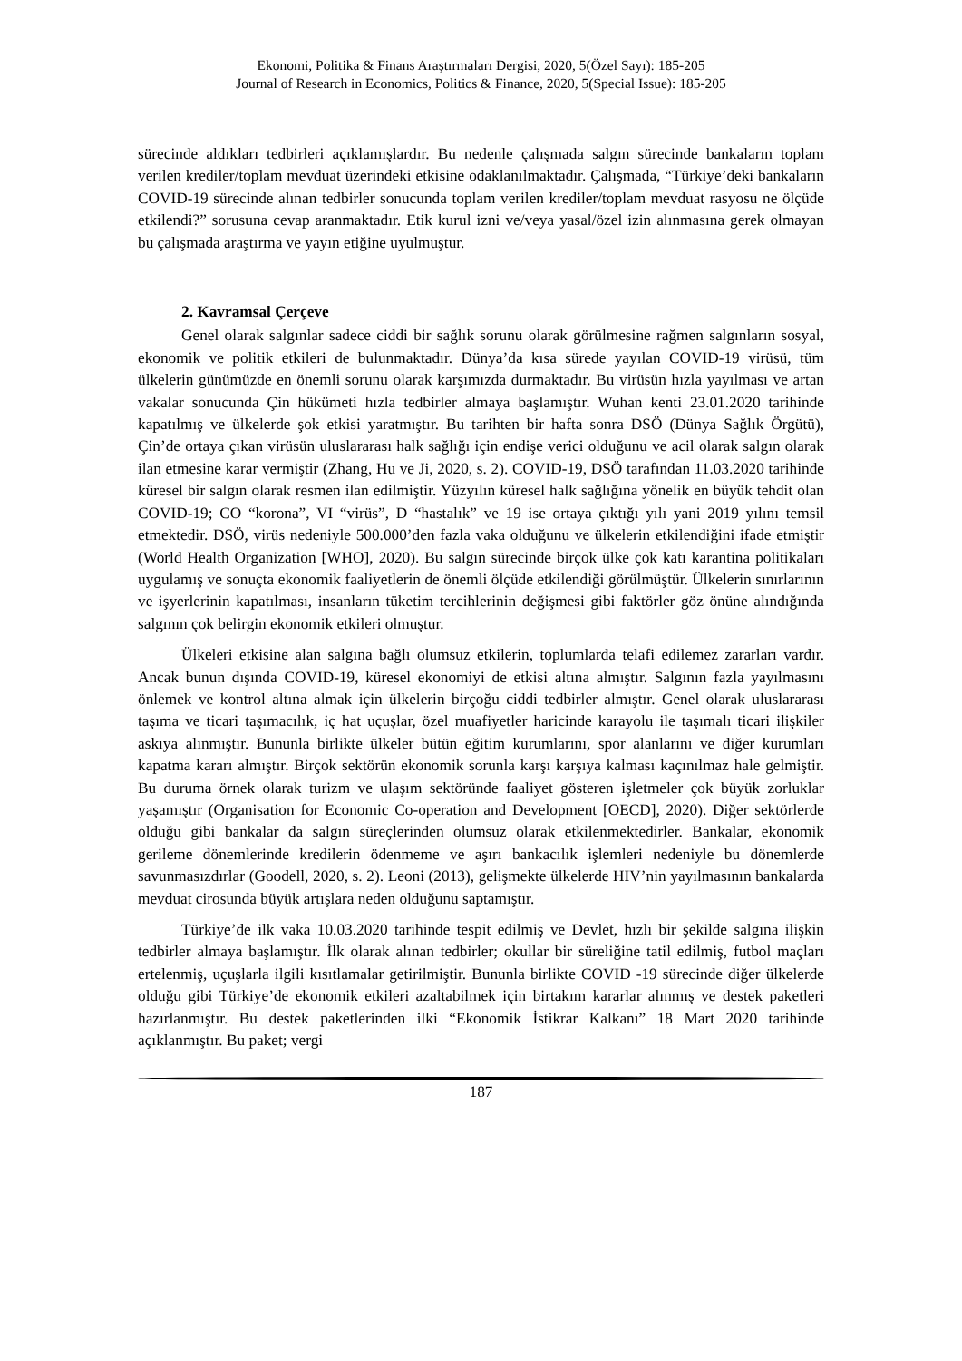Ekonomi, Politika & Finans Araştırmaları Dergisi, 2020, 5(Özel Sayı): 185-205
Journal of Research in Economics, Politics & Finance, 2020, 5(Special Issue): 185-205
sürecinde aldıkları tedbirleri açıklamışlardır. Bu nedenle çalışmada salgın sürecinde bankaların toplam verilen krediler/toplam mevduat üzerindeki etkisine odaklanılmaktadır. Çalışmada, “Türkiye’deki bankaların COVID-19 sürecinde alınan tedbirler sonucunda toplam verilen krediler/toplam mevduat rasyosu ne ölçüde etkilendi?” sorusuna cevap aranmaktadır. Etik kurul izni ve/veya yasal/özel izin alınmasına gerek olmayan bu çalışmada araştırma ve yayın etiğine uyulmuştur.
2. Kavramsal Çerçeve
Genel olarak salgınlar sadece ciddi bir sağlık sorunu olarak görülmesine rağmen salgınların sosyal, ekonomik ve politik etkileri de bulunmaktadır. Dünya’da kısa sürede yayılan COVID-19 virüsü, tüm ülkelerin günümüzde en önemli sorunu olarak karşımızda durmaktadır. Bu virüsün hızla yayılması ve artan vakalar sonucunda Çin hükümeti hızla tedbirler almaya başlamıştır. Wuhan kenti 23.01.2020 tarihinde kapatılmış ve ülkelerde şok etkisi yaratmıştır. Bu tarihten bir hafta sonra DSÖ (Dünya Sağlık Örgütü), Çin’de ortaya çıkan virüsün uluslararası halk sağlığı için endişe verici olduğunu ve acil olarak salgın olarak ilan etmesine karar vermiştir (Zhang, Hu ve Ji, 2020, s. 2). COVID-19, DSÖ tarafından 11.03.2020 tarihinde küresel bir salgın olarak resmen ilan edilmiştir. Yüzyılın küresel halk sağlığına yönelik en büyük tehdit olan COVID-19; CO “korona”, VI “virüs”, D “hastalık” ve 19 ise ortaya çıktığı yılı yani 2019 yılını temsil etmektedir. DSÖ, virüs nedeniyle 500.000’den fazla vaka olduğunu ve ülkelerin etkilendiğini ifade etmiştir (World Health Organization [WHO], 2020). Bu salgın sürecinde birçok ülke çok katı karantina politikaları uygulamış ve sonuçta ekonomik faaliyetlerin de önemli ölçüde etkilendiği görülmüştür. Ülkelerin sınırlarının ve işyerlerinin kapatılması, insanların tüketim tercihlerinin değişmesi gibi faktörler göz önüne alındığında salgının çok belirgin ekonomik etkileri olmuştur.
Ülkeleri etkisine alan salgına bağlı olumsuz etkilerin, toplumlarda telafi edilemez zararları vardır. Ancak bunun dışında COVID-19, küresel ekonomiyi de etkisi altına almıştır. Salgının fazla yayılmasını önlemek ve kontrol altına almak için ülkelerin birçoğu ciddi tedbirler almıştır. Genel olarak uluslararası taşıma ve ticari taşımacılık, iç hat uçuşlar, özel muafiyetler haricinde karayolu ile taşımalı ticari ilişkiler askıya alınmıştır. Bununla birlikte ülkeler bütün eğitim kurumlarını, spor alanlarını ve diğer kurumları kapatma kararı almıştır. Birçok sektörün ekonomik sorunla karşı karşıya kalması kaçınılmaz hale gelmiştir. Bu duruma örnek olarak turizm ve ulaşım sektöründe faaliyet gösteren işletmeler çok büyük zorluklar yaşamıştır (Organisation for Economic Co-operation and Development [OECD], 2020). Diğer sektörlerde olduğu gibi bankalar da salgın süreçlerinden olumsuz olarak etkilenmektedirler. Bankalar, ekonomik gerileme dönemlerinde kredilerin ödenmeme ve aşırı bankacılık işlemleri nedeniyle bu dönemlerde savunmasızdırlar (Goodell, 2020, s. 2). Leoni (2013), gelişmekte ülkelerde HIV’nin yayılmasının bankalarda mevduat cirosunda büyük artışlara neden olduğunu saptamıştır.
Türkiye’de ilk vaka 10.03.2020 tarihinde tespit edilmiş ve Devlet, hızlı bir şekilde salgına ilişkin tedbirler almaya başlamıştır. İlk olarak alınan tedbirler; okullar bir süreliğine tatil edilmiş, futbol maçları ertelenmiş, uçuşlarla ilgili kısıtlamalar getirilmiştir. Bununla birlikte COVID -19 sürecinde diğer ülkelerde olduğu gibi Türkiye’de ekonomik etkileri azaltabilmek için birtakım kararlar alınmış ve destek paketleri hazırlanmıştır. Bu destek paketlerinden ilki “Ekonomik İstikrar Kalkanı” 18 Mart 2020 tarihinde açıklanmıştır. Bu paket; vergi
187